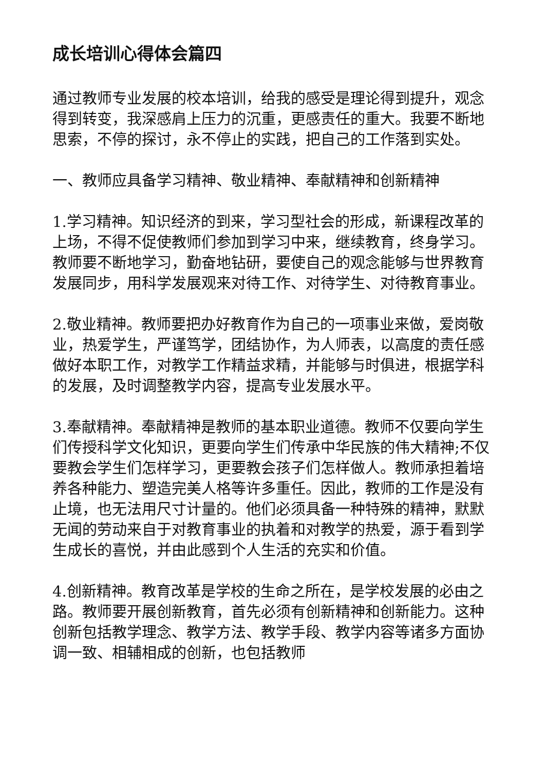成长培训心得体会篇四
通过教师专业发展的校本培训，给我的感受是理论得到提升，观念得到转变，我深感肩上压力的沉重，更感责任的重大。我要不断地思索，不停的探讨，永不停止的实践，把自己的工作落到实处。
一、教师应具备学习精神、敬业精神、奉献精神和创新精神
1.学习精神。知识经济的到来，学习型社会的形成，新课程改革的上场，不得不促使教师们参加到学习中来，继续教育，终身学习。教师要不断地学习，勤奋地钻研，要使自己的观念能够与世界教育发展同步，用科学发展观来对待工作、对待学生、对待教育事业。
2.敬业精神。教师要把办好教育作为自己的一项事业来做，爱岗敬业，热爱学生，严谨笃学，团结协作，为人师表，以高度的责任感做好本职工作，对教学工作精益求精，并能够与时俱进，根据学科的发展，及时调整教学内容，提高专业发展水平。
3.奉献精神。奉献精神是教师的基本职业道德。教师不仅要向学生们传授科学文化知识，更要向学生们传承中华民族的伟大精神;不仅要教会学生们怎样学习，更要教会孩子们怎样做人。教师承担着培养各种能力、塑造完美人格等许多重任。因此，教师的工作是没有止境，也无法用尺寸计量的。他们必须具备一种特殊的精神，默默无闻的劳动来自于对教育事业的执着和对教学的热爱，源于看到学生成长的喜悦，并由此感到个人生活的充实和价值。
4.创新精神。教育改革是学校的生命之所在，是学校发展的必由之路。教师要开展创新教育，首先必须有创新精神和创新能力。这种创新包括教学理念、教学方法、教学手段、教学内容等诸多方面协调一致、相辅相成的创新，也包括教师